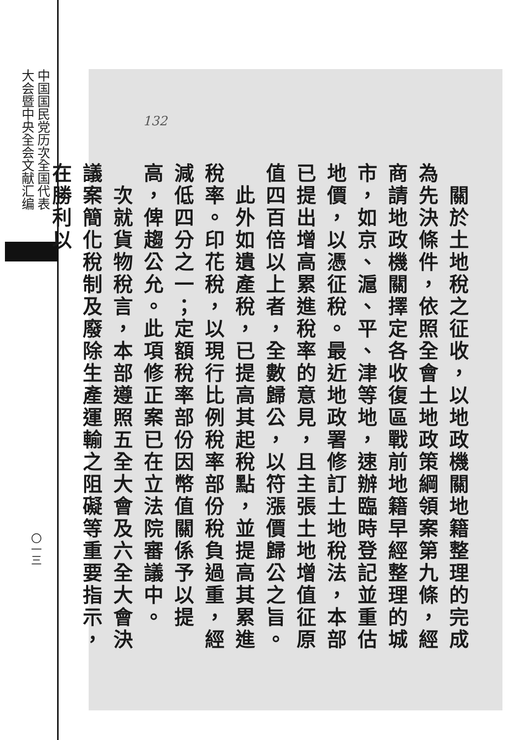中国国民党历次全国代表
大会暨中央全会文献汇编
〇一三
132
　關於土地稅之征收，以地政機關地籍整理的完成為先決條件，依照全會土地政策綱領案第九條，經商請地政機關擇定各收復區戰前地籍早經整理的城市，如京、滬、平、津等地，速辦臨時登記並重估地價，以憑征稅。最近地政署修訂土地稅法，本部已提出增高累進稅率的意見，且主張土地增值征原值四百倍以上者，全數歸公，以符漲價歸公之旨。
　此外如遺產稅，已提高其起稅點，並提高其累進稅率。印花稅，以現行比例稅率部份稅負過重，經減低四分之一；定額稅率部份因幣值關係予以提高，俾趨公允。此項修正案已在立法院審議中。
　次就貨物稅言，本部遵照五全大會及六全大會決議案簡化稅制及廢除生產運輸之阻礙等重要指示，在勝利以